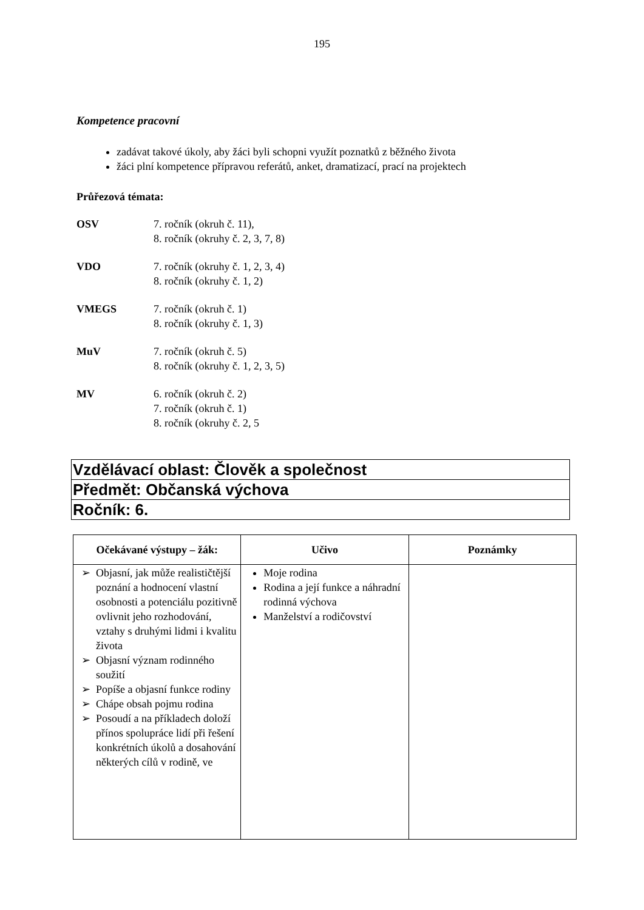195
Kompetence pracovní
zadávat takové úkoly, aby žáci byli schopni využít poznatků z běžného života
žáci plní kompetence přípravou referátů, anket, dramatizací, prací na projektech
Průřezová témata:
OSV 7. ročník (okruh č. 11),
8. ročník (okruhy č. 2, 3, 7, 8)
VDO 7. ročník (okruhy č. 1, 2, 3, 4)
8. ročník (okruhy č. 1, 2)
VMEGS 7. ročník (okruh č. 1)
8. ročník (okruhy č. 1, 3)
MuV 7. ročník (okruh č. 5)
8. ročník (okruhy č. 1, 2, 3, 5)
MV 6. ročník (okruh č. 2)
7. ročník (okruh č. 1)
8. ročník (okruhy č. 2, 5
| Vzdělávací oblast: Člověk a společnost |
| Předmět: Občanská výchova |
| Ročník: 6. |
| Očekávané výstupy – žák: | Učivo | Poznámky |
| --- | --- | --- |
| Objasní, jak může realističtější poznání a hodnocení vlastní osobnosti a potenciálu pozitivně ovlivnit jeho rozhodování, vztahy s druhými lidmi i kvalitu života Objasní význam rodinného soužití Popíše a objasní funkce rodiny Chápe obsah pojmu rodina Posoudí a na příkladech doloží přínos spolupráce lidí při řešení konkrétních úkolů a dosahování některých cílů v rodině, ve | Moje rodina Rodina a její funkce a náhradní rodinná výchova Manželství a rodičovství | |